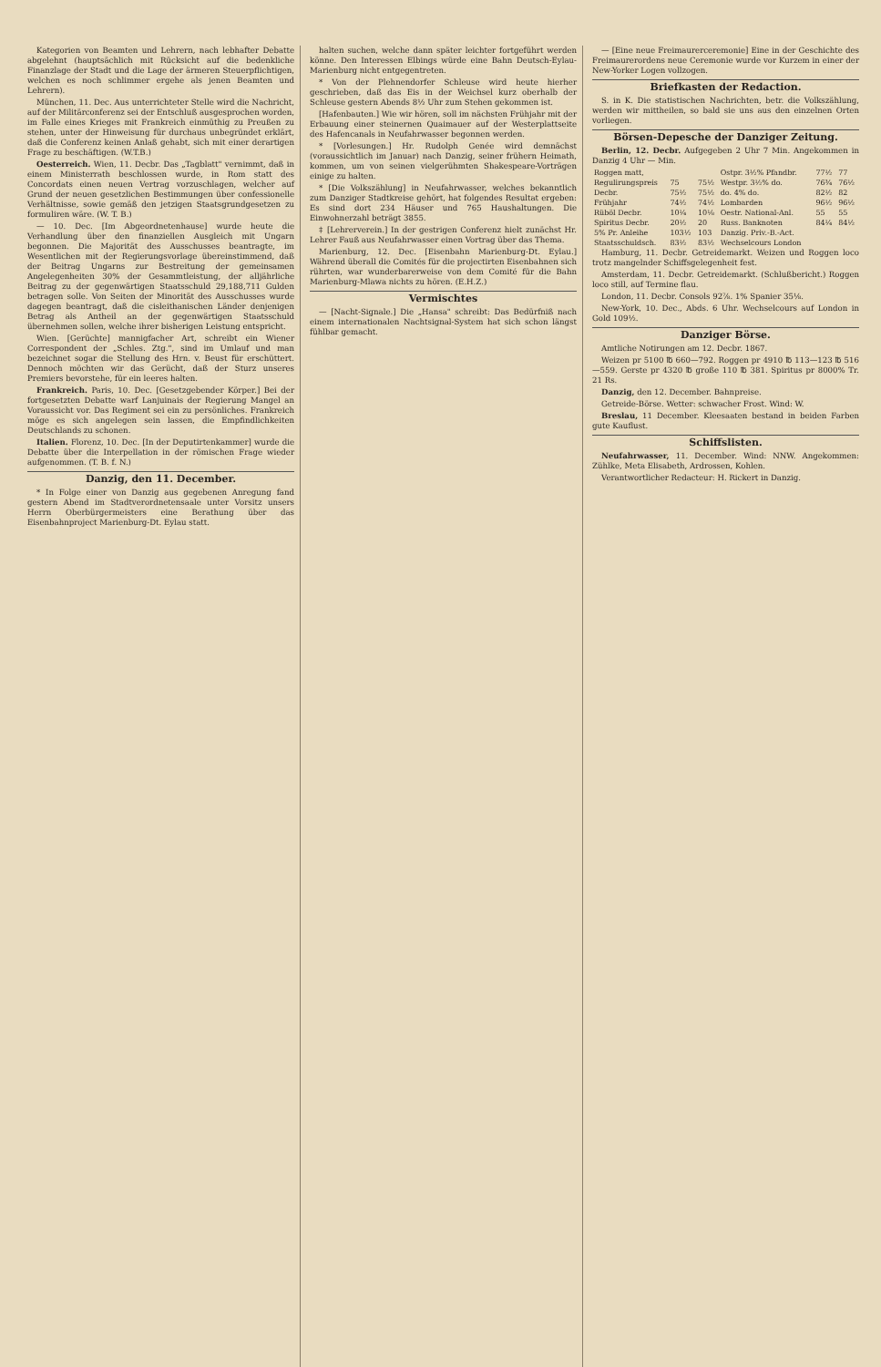Kategorien von Beamten und Lehrern, nach lebhafter Debatte abgelehnt (hauptsächlich mit Rücksicht auf die bedenkliche Finanzlage der Stadt und die Lage der ärmeren Steuerpflichtigen, welchen es noch schlimmer ergehe als jenen Beamten und Lehrern).
München, 11. Dec. Aus unterrichteter Stelle wird die Nachricht, auf der Militärconferenz sei der Entschluß ausgesprochen worden, im Falle eines Krieges mit Frankreich einmüthig zu Preußen zu stehen, unter der Hinweisung für durchaus unbegründet erklärt, daß die Conferenz keinen Anlaß gehabt, sich mit einer derartigen Frage zu beschäftigen. (W.T.B.)
Oesterreich. Wien, 11. Decbr. Das „Tagblatt" vernimmt, daß in einem Ministerrath beschlossen wurde, in Rom statt des Concordats einen neuen Vertrag vorzuschlagen, welcher auf Grund der neuen gesetzlichen Bestimmungen über confessionelle Verhältnisse, sowie gemäß den jetzigen Staatsgrundgesetzen zu formuliren wäre. (W. T. B.)
— 10. Dec. [Im Abgeordnetenhause] wurde heute die Verhandlung über den finanziellen Ausgleich mit Ungarn begonnen. Die Majorität des Ausschusses beantragte, im Wesentlichen mit der Regierungsvorlage übereinstimmend, daß der Beitrag Ungarns zur Bestreitung der gemeinsamen Angelegenheiten 30% der Gesammtleistung, der alljährliche Beitrag zu der gegenwärtigen Staatsschuld 29,188,711 Gulden betragen solle. Von Seiten der Minorität des Ausschusses wurde dagegen beantragt, daß die cisleithanischen Länder denjenigen Betrag als Antheil an der gegenwärtigen Staatsschuld übernehmen sollen, welche ihrer bisherigen Leistung entspricht.
Wien. [Gerüchte] mannigfacher Art, schreibt ein Wiener Correspondent der „Schles. Ztg.", sind im Umlauf und man bezeichnet sogar die Stellung des Hrn. v. Beust für erschüttert. Dennoch möchten wir das Gerücht, daß der Sturz unseres Premiers bevorstehe, für ein leeres halten.
Frankreich. Paris, 10. Dec. [Gesetzgebender Körper.] Bei der fortgesetzten Debatte warf Lanjuinais der Regierung Mangel an Voraussicht vor. Das Regiment sei ein zu persönliches. Frankreich möge es sich angelegen sein lassen, die Empfindlichkeiten Deutschlands zu schonen.
Italien. Florenz, 10. Dec. [In der Deputirtenkammer] wurde die Debatte über die Interpellation in der römischen Frage wieder aufgenommen. (T. B. f. N.)
Danzig, den 11. December.
* In Folge einer von Danzig aus gegebenen Anregung fand gestern Abend im Stadtverordnetensaale unter Vorsitz unsers Herrn Oberbürgermeisters eine Berathung über das Eisenbahnproject Marienburg-Dt. Eylau statt.
halten suchen, welche dann später leichter fortgeführt werden könne. Den Interessen Elbings würde eine Bahn Deutsch-Eylau-Marienburg nicht entgegentreten.
* Von der Plehnendorfer Schleuse wird heute hierher geschrieben, daß das Eis in der Weichsel kurz oberhalb der Schleuse gestern Abends 8½ Uhr zum Stehen gekommen ist.
[Hafenbauten.] Wie wir hören, soll im nächsten Frühjahr mit der Erbauung einer steinernen Quaimauer auf der Westerplattseite des Hafencanals in Neufahrwasser begonnen werden.
* [Vorlesungen.] Hr. Rudolph Genée wird demnächst (voraussichtlich im Januar) nach Danzig, seiner frühern Heimath, kommen, um von seinen vielgerühmten Shakespeare-Vorträgen einige zu halten.
* [Die Volkszählung] in Neufahrwasser, welches bekanntlich zum Danziger Stadtkreise gehört, hat folgendes Resultat ergeben: Es sind dort 234 Häuser und 765 Haushaltungen. Die Einwohnerzahl beträgt 3855.
‡ [Lehrerverein.] In der gestrigen Conferenz hielt zunächst Hr. Lehrer Fauß aus Neufahrwasser einen Vortrag über das Thema.
Marienburg, 12. Dec. [Eisenbahn Marienburg-Dt. Eylau.] Während überall die Comités für die projectirten Eisenbahnen sich rührten, war wunderbarerweise von dem Comité für die Bahn Marienburg-Mlawa nichts zu hören. (E.H.Z.)
Vermischtes
— [Nacht-Signale.] Die „Hansa" schreibt: Das Bedürfniß nach einem internationalen Nachtsignal-System hat sich schon längst fühlbar gemacht.
— [Eine neue Freimaurerceremonie] Eine in der Geschichte des Freimaurerordens neue Ceremonie wurde vor Kurzem in einer der New-Yorker Logen vollzogen.
Briefkasten der Redaction.
S. in K. Die statistischen Nachrichten, betr. die Volkszählung, werden wir mittheilen, so bald sie uns aus den einzelnen Orten vorliegen.
Börsen-Depesche der Danziger Zeitung.
Berlin, 12. Decbr. Aufgegeben 2 Uhr 7 Min. Angekommen in Danzig 4 Uhr — Min.
| Roggen matt, | | | Ostpr. 3½% Pfandbr. | 77½ | 77 |
| Regulirungspreis | 75 | 75½ | Westpr. 3½% do. | 76¾ | 76½ |
| Decbr. | 75½ | 75½ | do. 4% do. | 82½ | 82 |
| Frühjahr | 74½ | 74½ | Lombarden | 96½ | 96½ |
| Rüböl Decbr. | 10¼ | 10⅛ | Oestr. National-Anl. | 55 | 55 |
| Spiritus Decbr. | 20½ | 20 | Russ. Banknoten | 84¼ | 84½ |
| 5% Pr. Anleihe | 103½ | 103 | Danzig. Priv.-B.-Act. | | |
| Staatsschuldsch. | 83½ | 83½ | Wechselcours London | | |
Hamburg, 11. Decbr. Getreidemarkt. Weizen und Roggen loco trotz mangelnder Schiffsgelegenheit fest.
Amsterdam, 11. Decbr. Getreidemarkt. (Schlußbericht.) Roggen loco still, auf Termine flau.
London, 11. Decbr. Consols 92⅞. 1% Spanier 35⅛.
New-York, 10. Dec., Abds. 6 Uhr. Wechselcours auf London in Gold 109½.
Danziger Börse.
Amtliche Notirungen am 12. Decbr. 1867.
Weizen pr 5100 ℔ 660—792. Roggen pr 4910 ℔ 113—123 ℔ 516—559. Gerste pr 4320 ℔ große 110 ℔ 381. Spiritus pr 8000% Tr. 21 Rs.
Danzig, den 12. December. Bahnpreise.
Getreide-Börse. Wetter: schwacher Frost. Wind: W.
Breslau, 11 December. Kleesaaten bestand in beiden Farben gute Kauflust.
Schiffslisten.
Neufahrwasser, 11. December. Wind: NNW. Angekommen: Zühlke, Meta Elisabeth, Ardrossen, Kohlen.
Verantwortlicher Redacteur: H. Rickert in Danzig.